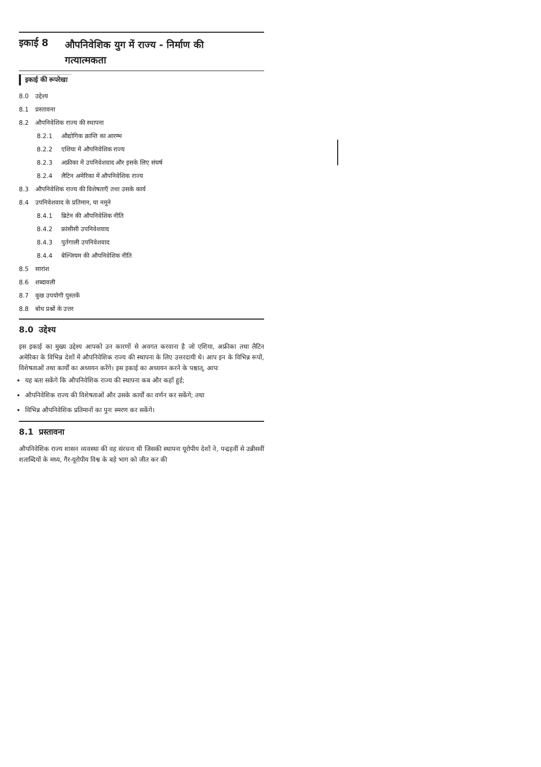इकाई 8 औपनिवेशिक युग में राज्य - निर्माण की
गत्यात्मकता
इकाई की रूपरेखा
8.0 उद्देश्य
8.1 प्रस्तावना
8.2 औपनिवेशिक राज्य की स्थापना
8.2.1 औद्योगिक क्रान्ति का आरम्भ
8.2.2 एशिया में औपनिवेशिक राज्य
8.2.3 अफ्रीका में उपनिवेशवाद और इसके लिए संघर्ष
8.2.4 लैटिन अमेरिका में औपनिवेशिक राज्य
8.3 औपनिवेशिक राज्य की विशेषताएँ तथा उसके कार्य
8.4 उपनिवेशवाद के प्रतिमान, या नमूने
8.4.1 ब्रिटेन की औपनिवेशिक नीति
8.4.2 फ्रांसीसी उपनिवेशवाद
8.4.3 पुर्तगाली उपनिवेशवाद
8.4.4 बेल्जियम की औपनिवेशिक नीति
8.5 सारांश
8.6 शब्दावली
8.7 कुछ उपयोगी पुस्तकें
8.8 बोध प्रश्नों के उत्तर
8.0 उद्देश्य
इस इकाई का मुख्य उद्देश्य आपको उन कारणों से अवगत करवाना है जो एशिया, अफ्रीका तथा लैटिन अमेरिका के विभिन्न देशों में औपनिवेशिक राज्य की स्थापना के लिए उत्तरदायी थे। आप इन के विभिन्न रूपों, विशेषताओं तथा कार्यों का अध्ययन करेंगे। इस इकाई का अध्ययन करने के पश्चात्, आपः
यह बता सकेंगे कि औपनिवेशिक राज्य की स्थापना कब और कहाँ हुई;
औपनिवेशिक राज्य की विशेषताओं और उसके कार्यों का वर्णन कर सकेंगे; तथा
विभिन्न औपनिवेशिक प्रतिमानों का पुनः स्मरण कर सकेंगे।
8.1 प्रस्तावना
औपनिवेशिक राज्य शासन व्यवस्था की वह संरचना थी जिसकी स्थापना यूरोपीय देशों ने, पन्द्रहवीं से उन्नीसवीं शताब्दियों के मध्य, गैर-यूरोपीय विश्व के बड़े भाग को जीत कर की